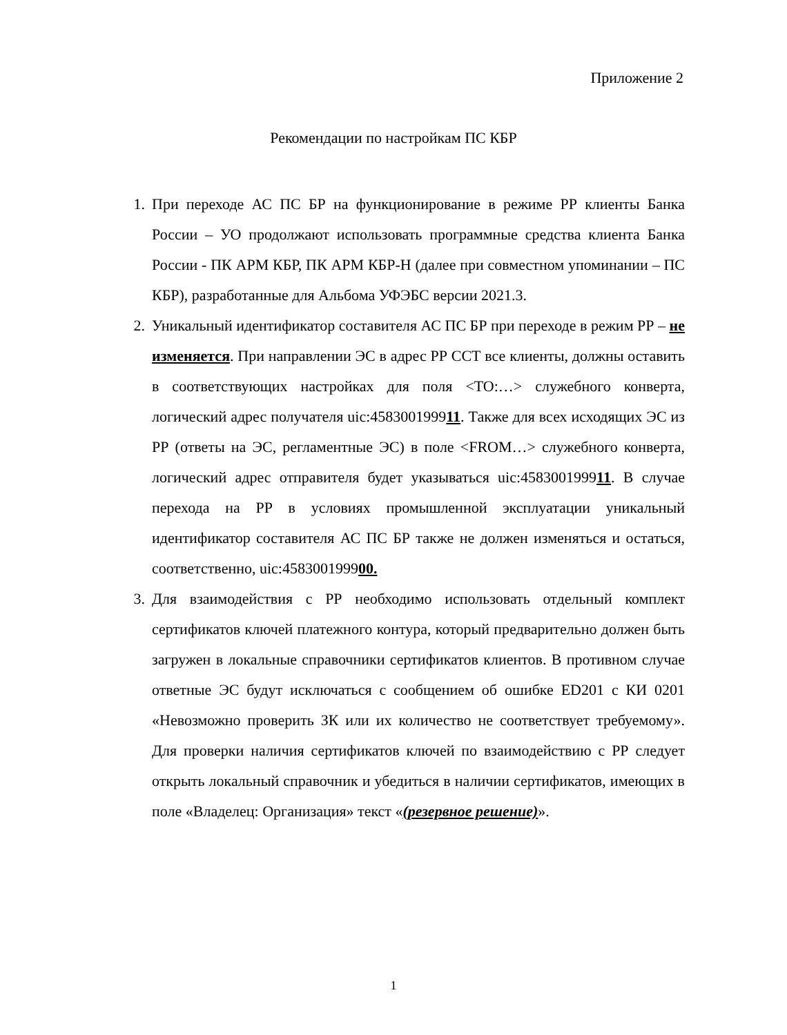Приложение 2
Рекомендации по настройкам ПС КБР
1. При переходе АС ПС БР на функционирование в режиме РР клиенты Банка России – УО продолжают использовать программные средства клиента Банка России - ПК АРМ КБР, ПК АРМ КБР-Н (далее при совместном упоминании – ПС КБР), разработанные для Альбома УФЭБС версии 2021.3.
2. Уникальный идентификатор составителя АС ПС БР при переходе в режим РР – не изменяется. При направлении ЭС в адрес РР ССТ все клиенты, должны оставить в соответствующих настройках для поля <TO:…> служебного конверта, логический адрес получателя uic:458300199911. Также для всех исходящих ЭС из РР (ответы на ЭС, регламентные ЭС) в поле <FROM…> служебного конверта, логический адрес отправителя будет указываться uic:458300199911. В случае перехода на РР в условиях промышленной эксплуатации уникальный идентификатор составителя АС ПС БР также не должен изменяться и остаться, соответственно, uic:458300199900.
3. Для взаимодействия с РР необходимо использовать отдельный комплект сертификатов ключей платежного контура, который предварительно должен быть загружен в локальные справочники сертификатов клиентов. В противном случае ответные ЭС будут исключаться с сообщением об ошибке ED201 с КИ 0201 «Невозможно проверить ЗК или их количество не соответствует требуемому». Для проверки наличия сертификатов ключей по взаимодействию с РР следует открыть локальный справочник и убедиться в наличии сертификатов, имеющих в поле «Владелец: Организация» текст «(резервное решение)».
1